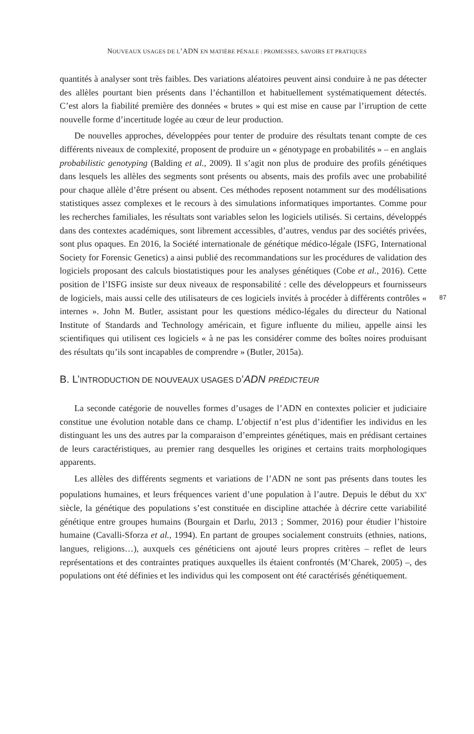NOUVEAUX USAGES DE L’ADN EN MATIÈRE PÉNALE : PROMESSES, SAVOIRS ET PRATIQUES
quantités à analyser sont très faibles. Des variations aléatoires peuvent ainsi conduire à ne pas détecter des allèles pourtant bien présents dans l’échantillon et habituellement systématiquement détectés. C’est alors la fiabilité première des données « brutes » qui est mise en cause par l’irruption de cette nouvelle forme d’incertitude logée au cœur de leur production.
De nouvelles approches, développées pour tenter de produire des résultats tenant compte de ces différents niveaux de complexité, proposent de produire un « génotypage en probabilités » – en anglais probabilistic genotyping (Balding et al., 2009). Il s’agit non plus de produire des profils génétiques dans lesquels les allèles des segments sont présents ou absents, mais des profils avec une probabilité pour chaque allèle d’être présent ou absent. Ces méthodes reposent notamment sur des modélisations statistiques assez complexes et le recours à des simulations informatiques importantes. Comme pour les recherches familiales, les résultats sont variables selon les logiciels utilisés. Si certains, développés dans des contextes académiques, sont librement accessibles, d’autres, vendus par des sociétés privées, sont plus opaques. En 2016, la Société internationale de génétique médico-légale (ISFG, International Society for Forensic Genetics) a ainsi publié des recommandations sur les procédures de validation des logiciels proposant des calculs biostatistiques pour les analyses génétiques (Cobe et al., 2016). Cette position de l’ISFG insiste sur deux niveaux de responsabilité : celle des développeurs et fournisseurs de logiciels, mais aussi celle des utilisateurs de ces logiciels invités à procéder à différents contrôles « internes ». John M. Butler, assistant pour les questions médico-légales du directeur du National Institute of Standards and Technology américain, et figure influente du milieu, appelle ainsi les scientifiques qui utilisent ces logiciels « à ne pas les considérer comme des boîtes noires produisant des résultats qu’ils sont incapables de comprendre » (Butler, 2015a).
B. L’INTRODUCTION DE NOUVEAUX USAGES D’ADN PRÉDICTEUR
La seconde catégorie de nouvelles formes d’usages de l’ADN en contextes policier et judiciaire constitue une évolution notable dans ce champ. L’objectif n’est plus d’identifier les individus en les distinguant les uns des autres par la comparaison d’empreintes génétiques, mais en prédisant certaines de leurs caractéristiques, au premier rang desquelles les origines et certains traits morphologiques apparents.
Les allèles des différents segments et variations de l’ADN ne sont pas présents dans toutes les populations humaines, et leurs fréquences varient d’une population à l’autre. Depuis le début du XX<sup>e</sup> siècle, la génétique des populations s’est constituée en discipline attachée à décrire cette variabilité génétique entre groupes humains (Bourgain et Darlu, 2013 ; Sommer, 2016) pour étudier l’histoire humaine (Cavalli-Sforza et al., 1994). En partant de groupes socialement construits (ethnies, nations, langues, religions…), auxquels ces généticiens ont ajouté leurs propres critères – reflet de leurs représentations et des contraintes pratiques auxquelles ils étaient confrontés (M’Charek, 2005) –, des populations ont été définies et les individus qui les composent ont été caractérisés génétiquement.
87